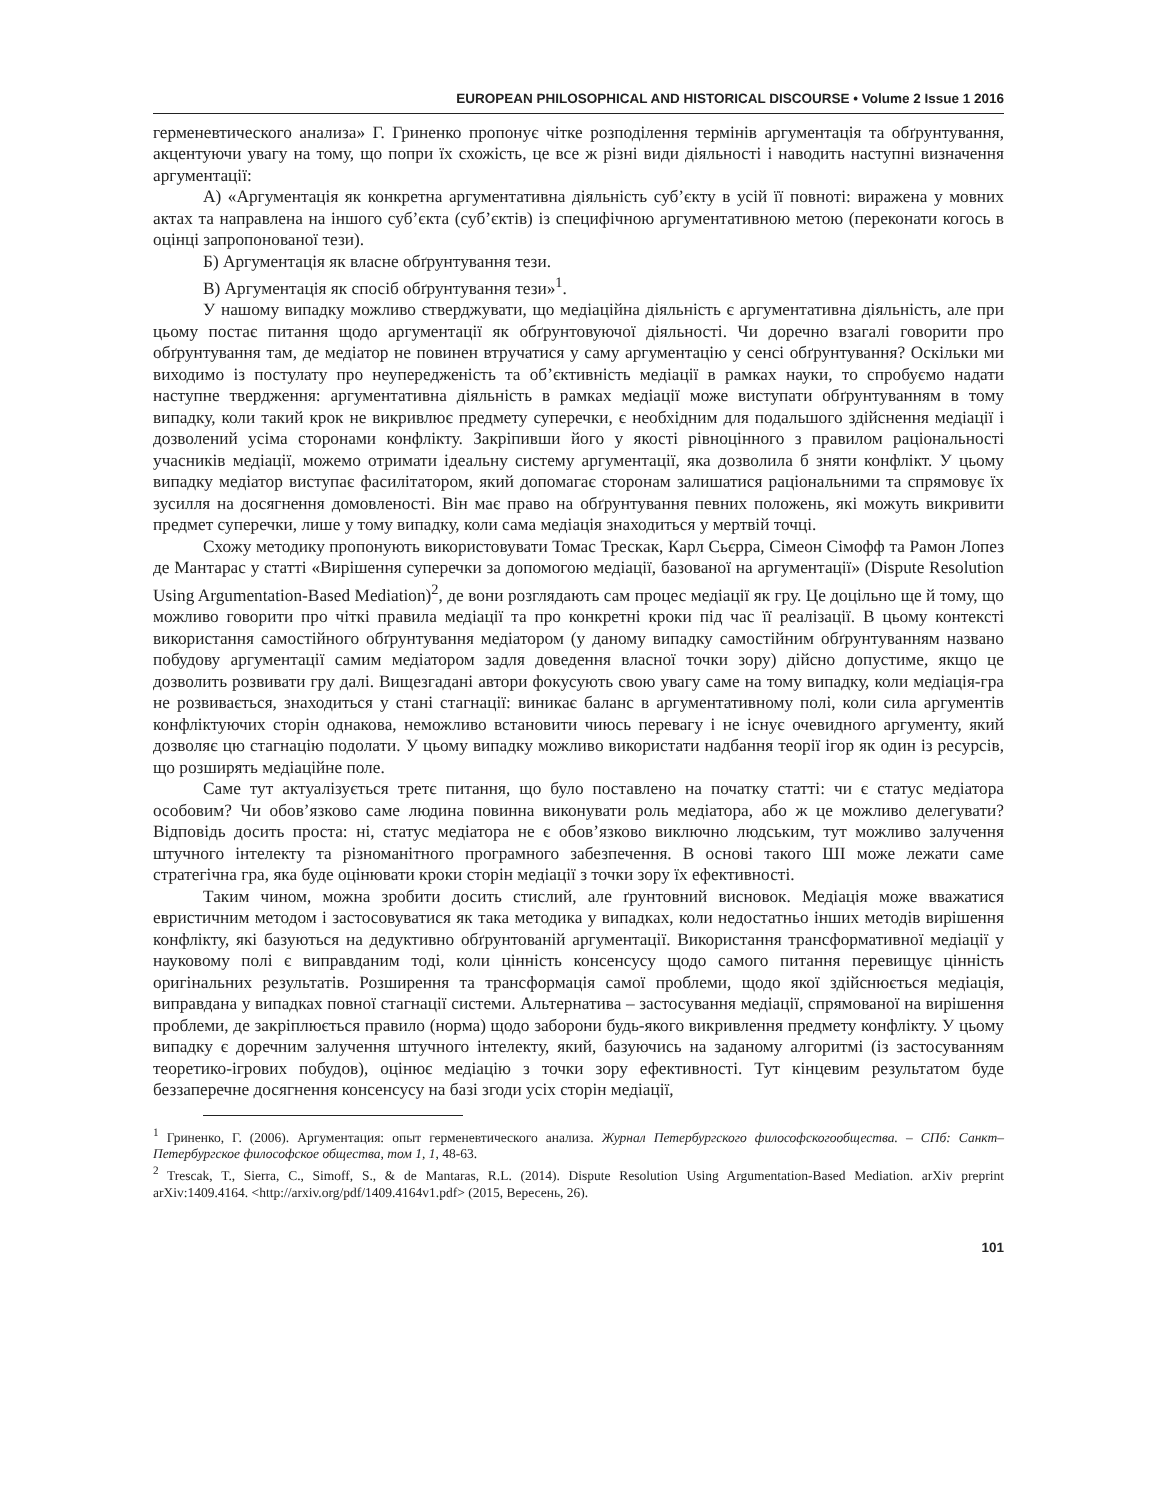EUROPEAN PHILOSOPHICAL AND HISTORICAL DISCOURSE • Volume 2 Issue 1 2016
герменевтического анализа» Г. Гриненко пропонує чітке розподілення термінів аргументація та обґрунтування, акцентуючи увагу на тому, що попри їх схожість, це все ж різні види діяльності і наводить наступні визначення аргументації:
А) «Аргументація як конкретна аргументативна діяльність суб’єкту в усій її повноті: виражена у мовних актах та направлена на іншого суб’єкта (суб’єктів) із специфічною аргументативною метою (переконати когось в оцінці запропонованої тези).
Б) Аргументація як власне обґрунтування тези.
В) Аргументація як спосіб обґрунтування тези»<sup>1</sup>.
У нашому випадку можливо стверджувати, що медіаційна діяльність є аргументативна діяльність, але при цьому постає питання щодо аргументації як обґрунтовуючої діяльності. Чи доречно взагалі говорити про обґрунтування там, де медіатор не повинен втручатися у саму аргументацію у сенсі обґрунтування? Оскільки ми виходимо із постулату про неупередженість та об’єктивність медіації в рамках науки, то спробуємо надати наступне твердження: аргументативна діяльність в рамках медіації може виступати обґрунтуванням в тому випадку, коли такий крок не викривлює предмету суперечки, є необхідним для подальшого здійснення медіації і дозволений усіма сторонами конфлікту. Закріпивши його у якості рівноцінного з правилом раціональності учасників медіації, можемо отримати ідеальну систему аргументації, яка дозволила б зняти конфлікт. У цьому випадку медіатор виступає фасилітатором, який допомагає сторонам залишатися раціональними та спрямовує їх зусилля на досягнення домовленості. Він має право на обґрунтування певних положень, які можуть викривити предмет суперечки, лише у тому випадку, коли сама медіація знаходиться у мертвій точці.
Схожу методику пропонують використовувати Томас Трескак, Карл Сьєрра, Сімеон Сімофф та Рамон Лопез де Мантарас у статті «Вирішення суперечки за допомогою медіації, базованої на аргументації» (Dispute Resolution Using Argumentation-Based Mediation)<sup>2</sup>, де вони розглядають сам процес медіації як гру. Це доцільно ще й тому, що можливо говорити про чіткі правила медіації та про конкретні кроки під час її реалізації. В цьому контексті використання самостійного обґрунтування медіатором (у даному випадку самостійним обґрунтуванням названо побудову аргументації самим медіатором задля доведення власної точки зору) дійсно допустиме, якщо це дозволить розвивати гру далі. Вищезгадані автори фокусують свою увагу саме на тому випадку, коли медіація-гра не розвивається, знаходиться у стані стагнації: виникає баланс в аргументативному полі, коли сила аргументів конфліктуючих сторін однакова, неможливо встановити чиюсь перевагу і не існує очевидного аргументу, який дозволяє цю стагнацію подолати. У цьому випадку можливо використати надбання теорії ігор як один із ресурсів, що розширять медіаційне поле.
Саме тут актуалізується третє питання, що було поставлено на початку статті: чи є статус медіатора особовим? Чи обов’язково саме людина повинна виконувати роль медіатора, або ж це можливо делегувати? Відповідь досить проста: ні, статус медіатора не є обов’язково виключно людським, тут можливо залучення штучного інтелекту та різноманітного програмного забезпечення. В основі такого ШІ може лежати саме стратегічна гра, яка буде оцінювати кроки сторін медіації з точки зору їх ефективності.
Таким чином, можна зробити досить стислий, але ґрунтовний висновок. Медіація може вважатися евристичним методом і застосовуватися як така методика у випадках, коли недостатньо інших методів вирішення конфлікту, які базуються на дедуктивно обґрунтованій аргументації. Використання трансформативної медіації у науковому полі є виправданим тоді, коли цінність консенсусу щодо самого питання перевищує цінність оригінальних результатів. Розширення та трансформація самої проблеми, щодо якої здійснюється медіація, виправдана у випадках повної стагнації системи. Альтернатива – застосування медіації, спрямованої на вирішення проблеми, де закріплюється правило (норма) щодо заборони будь-якого викривлення предмету конфлікту. У цьому випадку є доречним залучення штучного інтелекту, який, базуючись на заданому алгоритмі (із застосуванням теоретико-ігрових побудов), оцінює медіацію з точки зору ефективності. Тут кінцевим результатом буде беззаперечне досягнення консенсусу на базі згоди усіх сторін медіації,
<sup>1</sup> Гриненко, Г. (2006). Аргументация: опыт герменевтического анализа. Журнал Петербургского философскогообщества. – СПб: Санкт–Петербургское философское общества, том 1, 1, 48-63.
<sup>2</sup> Trescak, T., Sierra, C., Simoff, S., & de Mantaras, R.L. (2014). Dispute Resolution Using Argumentation-Based Mediation. arXiv preprint arXiv:1409.4164. <http://arxiv.org/pdf/1409.4164v1.pdf> (2015, Вересень, 26).
101